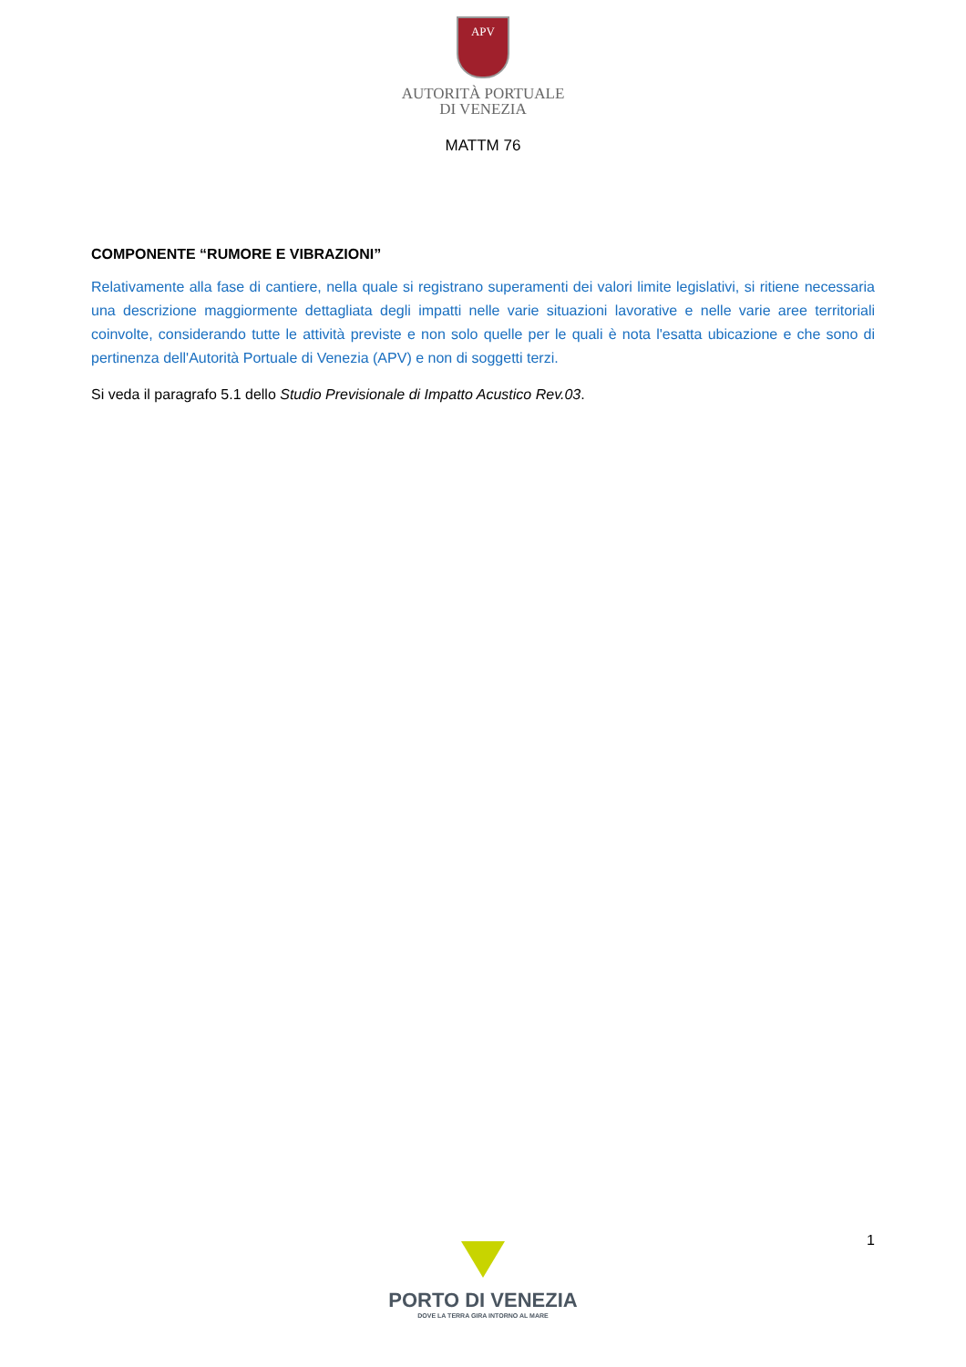APV
AUTORITÀ PORTUALE
DI VENEZIA
MATTM 76
COMPONENTE “RUMORE E VIBRAZIONI”
Relativamente alla fase di cantiere, nella quale si registrano superamenti dei valori limite legislativi, si ritiene necessaria una descrizione maggiormente dettagliata degli impatti nelle varie situazioni lavorative e nelle varie aree territoriali coinvolte, considerando tutte le attività previste e non solo quelle per le quali è nota l'esatta ubicazione e che sono di pertinenza dell'Autorità Portuale di Venezia (APV) e non di soggetti terzi.
Si veda il paragrafo 5.1 dello Studio Previsionale di Impatto Acustico Rev.03.
1
PORTO DI VENEZIA
DOVE LA TERRA GIRA INTORNO AL MARE